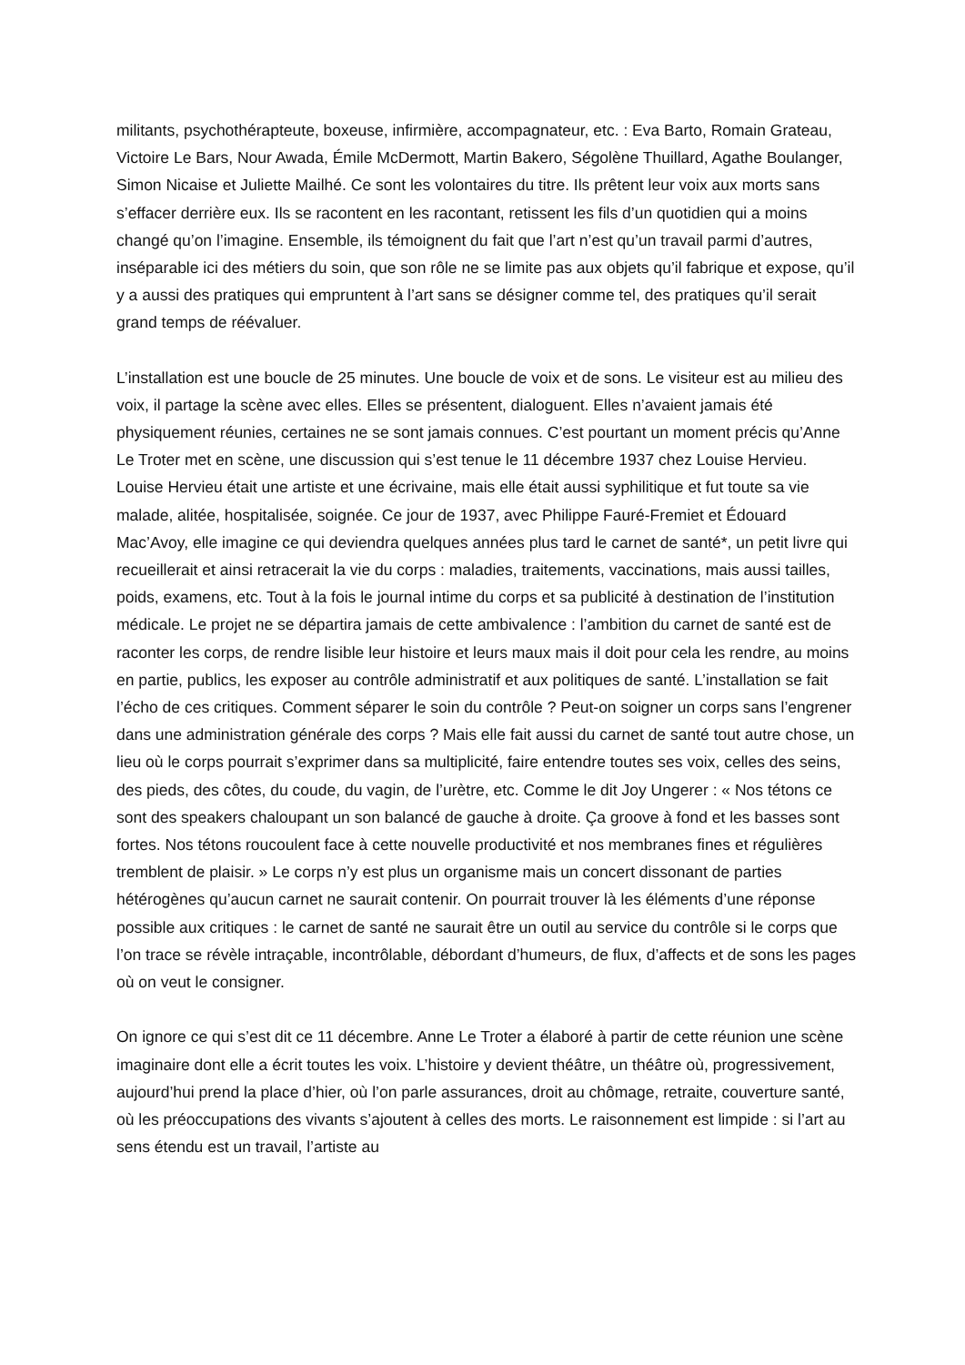militants, psychothérapteute, boxeuse, infirmière, accompagnateur, etc. : Eva Barto, Romain Grateau, Victoire Le Bars, Nour Awada, Émile McDermott, Martin Bakero, Ségolène Thuillard, Agathe Boulanger, Simon Nicaise et Juliette Mailhé. Ce sont les volontaires du titre. Ils prêtent leur voix aux morts sans s’effacer derrière eux. Ils se racontent en les racontant, retissent les fils d’un quotidien qui a moins changé qu’on l’imagine. Ensemble, ils témoignent du fait que l’art n’est qu’un travail parmi d’autres, inséparable ici des métiers du soin, que son rôle ne se limite pas aux objets qu’il fabrique et expose, qu’il y a aussi des pratiques qui empruntent à l’art sans se désigner comme tel, des pratiques qu’il serait grand temps de réévaluer.
L’installation est une boucle de 25 minutes. Une boucle de voix et de sons. Le visiteur est au milieu des voix, il partage la scène avec elles. Elles se présentent, dialoguent. Elles n’avaient jamais été physiquement réunies, certaines ne se sont jamais connues. C’est pourtant un moment précis qu’Anne Le Troter met en scène, une discussion qui s’est tenue le 11 décembre 1937 chez Louise Hervieu. Louise Hervieu était une artiste et une écrivaine, mais elle était aussi syphilitique et fut toute sa vie malade, alitée, hospitalisée, soignée. Ce jour de 1937, avec Philippe Fauré-Fremiet et Édouard Mac’Avoy, elle imagine ce qui deviendra quelques années plus tard le carnet de santé*, un petit livre qui recueillerait et ainsi retracerait la vie du corps : maladies, traitements, vaccinations, mais aussi tailles, poids, examens, etc. Tout à la fois le journal intime du corps et sa publicité à destination de l’institution médicale. Le projet ne se départira jamais de cette ambivalence : l’ambition du carnet de santé est de raconter les corps, de rendre lisible leur histoire et leurs maux mais il doit pour cela les rendre, au moins en partie, publics, les exposer au contrôle administratif et aux politiques de santé. L’installation se fait l’écho de ces critiques. Comment séparer le soin du contrôle ? Peut-on soigner un corps sans l’engrener dans une administration générale des corps ? Mais elle fait aussi du carnet de santé tout autre chose, un lieu où le corps pourrait s’exprimer dans sa multiplicité, faire entendre toutes ses voix, celles des seins, des pieds, des côtes, du coude, du vagin, de l’urètre, etc. Comme le dit Joy Ungerer : « Nos tétons ce sont des speakers chaloupant un son balancé de gauche à droite. Ça groove à fond et les basses sont fortes. Nos tétons roucoulent face à cette nouvelle productivité et nos membranes fines et régulières tremblent de plaisir. » Le corps n’y est plus un organisme mais un concert dissonant de parties hétérogènes qu’aucun carnet ne saurait contenir. On pourrait trouver là les éléments d’une réponse possible aux critiques : le carnet de santé ne saurait être un outil au service du contrôle si le corps que l’on trace se révèle intraçable, incontrôlable, débordant d’humeurs, de flux, d’affects et de sons les pages où on veut le consigner.
On ignore ce qui s’est dit ce 11 décembre. Anne Le Troter a élaboré à partir de cette réunion une scène imaginaire dont elle a écrit toutes les voix. L’histoire y devient théâtre, un théâtre où, progressivement, aujourd’hui prend la place d’hier, où l’on parle assurances, droit au chômage, retraite, couverture santé, où les préoccupations des vivants s’ajoutent à celles des morts. Le raisonnement est limpide : si l’art au sens étendu est un travail, l’artiste au